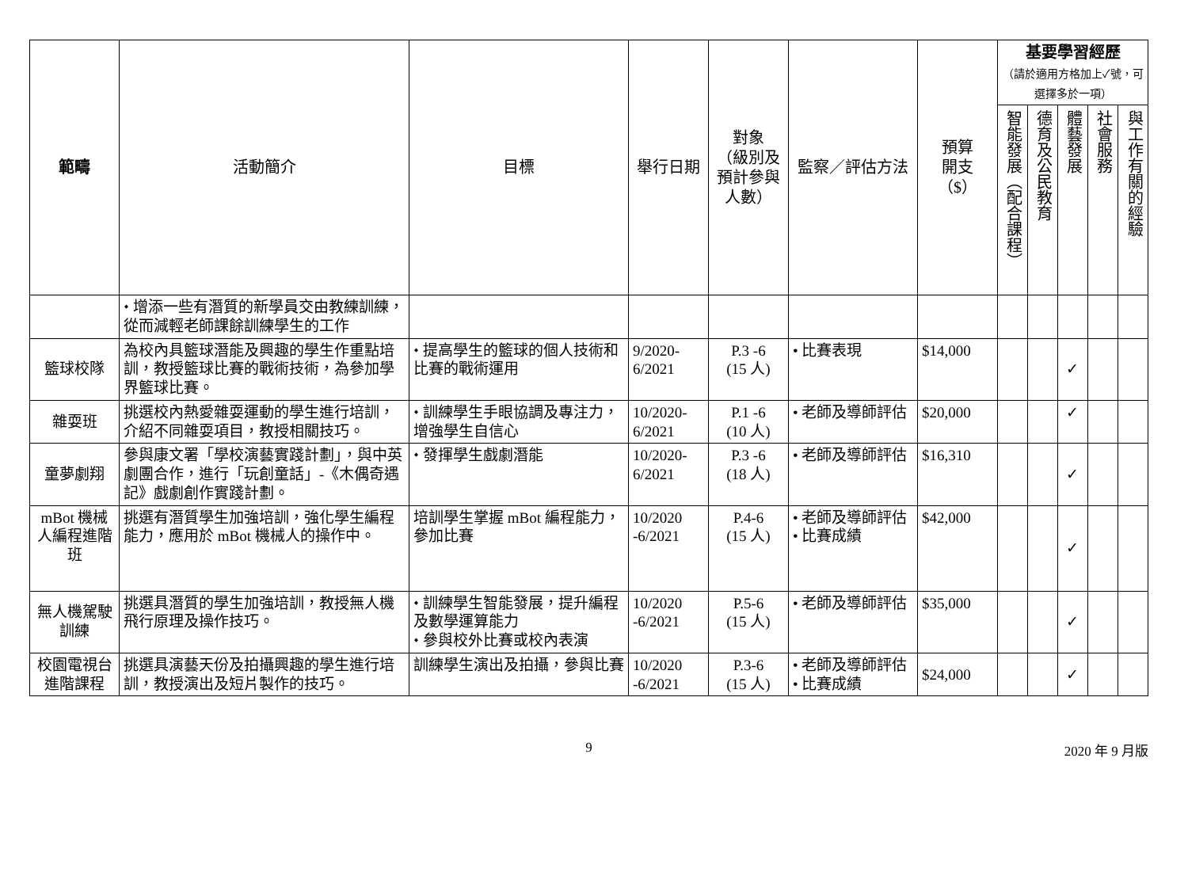| 範疇 | 活動簡介 | 目標 | 舉行日期 | 對象 （級別及 預計參與 人數） | 監察／評估方法 | 預算 開支 （$） | 基要學習經歷 （請於適用方格加上✓號，可選擇多於一項） | | | | |
| --- | --- | --- | --- | --- | --- | --- | --- | --- | --- | --- | --- |
| | | | | | | | 智能發展（配合課程） | 德育及公民教育 | 體藝發展 | 社會服務 | 與工作有關的經驗 |
| | ⬩ 增添一些有潛質的新學員交由教練訓練，從而減輕老師課餘訓練學生的工作 | | | | | | | | | | |
| 籃球校隊 | 為校內具籃球潛能及興趣的學生作重點培訓，教授籃球比賽的戰術技術，為參加學界籃球比賽。 | ⬩ 提高學生的籃球的個人技術和比賽的戰術運用 | 9/2020-6/2021 | P.3 -6 (15 人) | • 比賽表現 | $14,000 | | | ✓ | | |
| 雜耍班 | 挑選校內熱愛雜耍運動的學生進行培訓，介紹不同雜耍項目，教授相關技巧。 | ⬩ 訓練學生手眼協調及專注力，增強學生自信心 | 10/2020-6/2021 | P.1 -6 (10 人) | • 老師及導師評估 | $20,000 | | | ✓ | | |
| 童夢劇翔 | 參與康文署「學校演藝實踐計劃」，與中英劇團合作，進行「玩創童話」-《木偶奇遇記》戲劇創作實踐計劃。 | ⬩ 發揮學生戲劇潛能 | 10/2020-6/2021 | P.3 -6 (18 人) | • 老師及導師評估 | $16,310 | | | ✓ | | |
| mBot 機械人編程進階班 | 挑選有潛質學生加強培訓，強化學生編程能力，應用於 mBot 機械人的操作中。 | 培訓學生掌握 mBot 編程能力，參加比賽 | 10/2020 -6/2021 | P.4-6 (15 人) | • 老師及導師評估 • 比賽成績 | $42,000 | | | ✓ | | |
| 無人機駕駛訓練 | 挑選具潛質的學生加強培訓，教授無人機飛行原理及操作技巧。 | ⬩ 訓練學生智能發展，提升編程及數學運算能力 ⬩ 參與校外比賽或校內表演 | 10/2020 -6/2021 | P.5-6 (15 人) | • 老師及導師評估 | $35,000 | | | ✓ | | |
| 校園電視台進階課程 | 挑選具演藝天份及拍攝興趣的學生進行培訓，教授演出及短片製作的技巧。 | 訓練學生演出及拍攝，參與比賽 | 10/2020 -6/2021 | P.3-6 (15 人) | • 老師及導師評估 • 比賽成績 | $24,000 | | | ✓ | | |
9 2020 年 9 月版